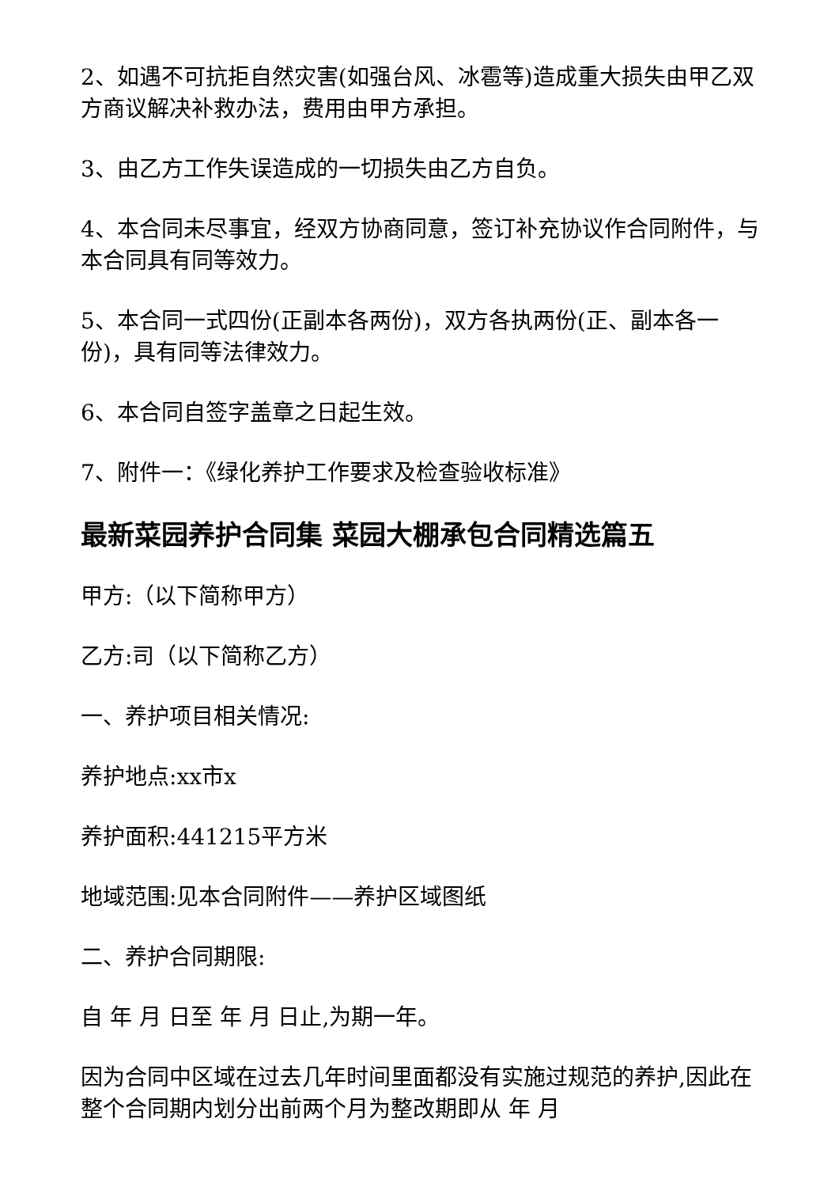2、如遇不可抗拒自然灾害(如强台风、冰雹等)造成重大损失由甲乙双方商议解决补救办法，费用由甲方承担。
3、由乙方工作失误造成的一切损失由乙方自负。
4、本合同未尽事宜，经双方协商同意，签订补充协议作合同附件，与本合同具有同等效力。
5、本合同一式四份(正副本各两份)，双方各执两份(正、副本各一份)，具有同等法律效力。
6、本合同自签字盖章之日起生效。
7、附件一：《绿化养护工作要求及检查验收标准》
最新菜园养护合同集 菜园大棚承包合同精选篇五
甲方:（以下简称甲方）
乙方:司（以下简称乙方）
一、养护项目相关情况:
养护地点:xx市x
养护面积:441215平方米
地域范围:见本合同附件——养护区域图纸
二、养护合同期限:
自 年 月 日至 年 月 日止,为期一年。
因为合同中区域在过去几年时间里面都没有实施过规范的养护,因此在整个合同期内划分出前两个月为整改期即从 年 月